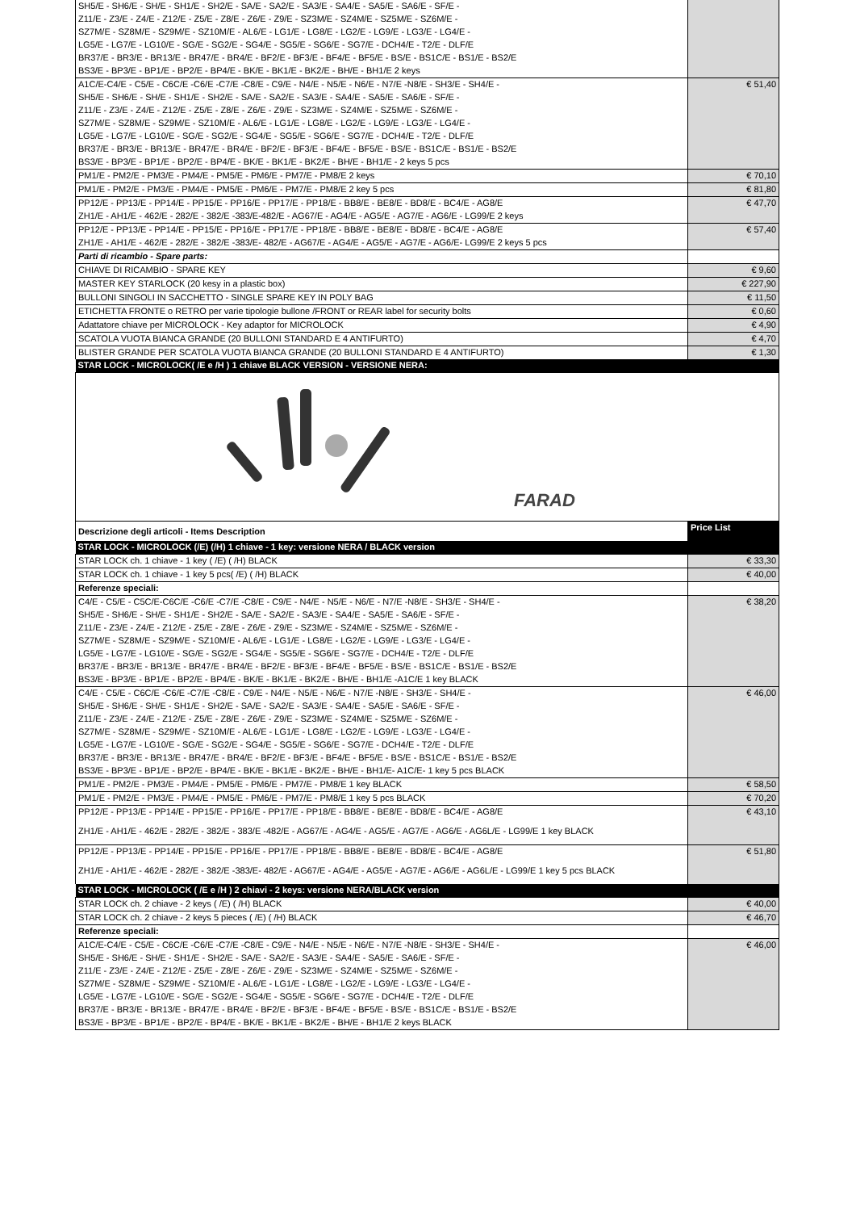| SH5/E - SH6/E - SH/E - SH1/E - SH2/E - SA/E - SA2/E - SA3/E - SA4/E - SA5/E - SA6/E - SF/E - | |
| Z11/E - Z3/E - Z4/E - Z12/E - Z5/E - Z8/E - Z6/E - Z9/E - SZ3M/E - SZ4M/E - SZ5M/E - SZ6M/E - | |
| SZ7M/E - SZ8M/E - SZ9M/E - SZ10M/E - AL6/E - LG1/E - LG8/E - LG2/E - LG9/E - LG3/E - LG4/E - | |
| LG5/E - LG7/E - LG10/E - SG/E - SG2/E - SG4/E - SG5/E - SG6/E - SG7/E - DCH4/E - T2/E - DLF/E | |
| BR37/E - BR3/E - BR13/E - BR47/E - BR4/E - BF2/E - BF3/E - BF4/E - BF5/E - BS/E - BS1C/E - BS1/E - BS2/E | |
| BS3/E - BP3/E - BP1/E - BP2/E - BP4/E - BK/E - BK1/E - BK2/E - BH/E - BH1/E 2 keys | |
| A1C/E-C4/E - C5/E - C6C/E -C6/E -C7/E -C8/E - C9/E - N4/E - N5/E - N6/E - N7/E -N8/E - SH3/E - SH4/E - | € 51,40 |
| SH5/E - SH6/E - SH/E - SH1/E - SH2/E - SA/E - SA2/E - SA3/E - SA4/E - SA5/E - SA6/E - SF/E - | |
| Z11/E - Z3/E - Z4/E - Z12/E - Z5/E - Z8/E - Z6/E - Z9/E - SZ3M/E - SZ4M/E - SZ5M/E - SZ6M/E - | |
| SZ7M/E - SZ8M/E - SZ9M/E - SZ10M/E - AL6/E - LG1/E - LG8/E - LG2/E - LG9/E - LG3/E - LG4/E - | |
| LG5/E - LG7/E - LG10/E - SG/E - SG2/E - SG4/E - SG5/E - SG6/E - SG7/E - DCH4/E - T2/E - DLF/E | |
| BR37/E - BR3/E - BR13/E - BR47/E - BR4/E - BF2/E - BF3/E - BF4/E - BF5/E - BS/E - BS1C/E - BS1/E - BS2/E | |
| BS3/E - BP3/E - BP1/E - BP2/E - BP4/E - BK/E - BK1/E - BK2/E - BH/E - BH1/E - 2 keys 5 pcs | |
| PM1/E - PM2/E - PM3/E - PM4/E - PM5/E - PM6/E - PM7/E - PM8/E 2 keys | € 70,10 |
| PM1/E - PM2/E - PM3/E - PM4/E - PM5/E - PM6/E - PM7/E - PM8/E 2 key 5 pcs | € 81,80 |
| PP12/E - PP13/E - PP14/E - PP15/E - PP16/E - PP17/E - PP18/E - BB8/E - BE8/E - BD8/E - BC4/E - AG8/E | € 47,70 |
| ZH1/E - AH1/E - 462/E - 282/E - 382/E -383/E-482/E - AG67/E - AG4/E - AG5/E - AG7/E - AG6/E - LG99/E 2 keys | |
| PP12/E - PP13/E - PP14/E - PP15/E - PP16/E - PP17/E - PP18/E - BB8/E - BE8/E - BD8/E - BC4/E - AG8/E | € 57,40 |
| ZH1/E - AH1/E - 462/E - 282/E - 382/E -383/E- 482/E - AG67/E - AG4/E - AG5/E - AG7/E - AG6/E- LG99/E 2 keys 5 pcs | |
| Parti di ricambio - Spare parts: | |
| CHIAVE DI RICAMBIO - SPARE KEY | € 9,60 |
| MASTER KEY STARLOCK (20 kesy in a plastic box) | € 227,90 |
| BULLONI SINGOLI IN SACCHETTO - SINGLE SPARE KEY IN POLY BAG | € 11,50 |
| ETICHETTA FRONTE o RETRO per varie tipologie bullone /FRONT or REAR label for security bolts | € 0,60 |
| Adattatore chiave per MICROLOCK - Key adaptor for MICROLOCK | € 4,90 |
| SCATOLA VUOTA BIANCA GRANDE (20 BULLONI STANDARD E 4 ANTIFURTO) | € 4,70 |
| BLISTER GRANDE PER SCATOLA VUOTA BIANCA GRANDE (20 BULLONI STANDARD E 4 ANTIFURTO) | € 1,30 |
| STAR LOCK - MICROLOCK( /E e /H ) 1 chiave BLACK VERSION - VERSIONE NERA: | |
| FARAD | |
| Descrizione degli articoli - Items Description | Price List |
| STAR LOCK - MICROLOCK (/E) (/H) 1 chiave - 1 key: versione NERA / BLACK version | |
| STAR LOCK ch. 1 chiave - 1 key ( /E) ( /H) BLACK | € 33,30 |
| STAR LOCK ch. 1 chiave - 1 key 5 pcs( /E) ( /H) BLACK | € 40,00 |
| Referenze speciali: | |
| C4/E - C5/E - C5C/E-C6C/E -C6/E -C7/E -C8/E - C9/E - N4/E - N5/E - N6/E - N7/E -N8/E - SH3/E - SH4/E - | € 38,20 |
| SH5/E - SH6/E - SH/E - SH1/E - SH2/E - SA/E - SA2/E - SA3/E - SA4/E - SA5/E - SA6/E - SF/E - | |
| Z11/E - Z3/E - Z4/E - Z12/E - Z5/E - Z8/E - Z6/E - Z9/E - SZ3M/E - SZ4M/E - SZ5M/E - SZ6M/E - | |
| SZ7M/E - SZ8M/E - SZ9M/E - SZ10M/E - AL6/E - LG1/E - LG8/E - LG2/E - LG9/E - LG3/E - LG4/E - | |
| LG5/E - LG7/E - LG10/E - SG/E - SG2/E - SG4/E - SG5/E - SG6/E - SG7/E - DCH4/E - T2/E - DLF/E | |
| BR37/E - BR3/E - BR13/E - BR47/E - BR4/E - BF2/E - BF3/E - BF4/E - BF5/E - BS/E - BS1C/E - BS1/E - BS2/E | |
| BS3/E - BP3/E - BP1/E - BP2/E - BP4/E - BK/E - BK1/E - BK2/E - BH/E - BH1/E -A1C/E 1 key BLACK | |
| C4/E - C5/E - C6C/E -C6/E -C7/E -C8/E - C9/E - N4/E - N5/E - N6/E - N7/E -N8/E - SH3/E - SH4/E - | € 46,00 |
| SH5/E - SH6/E - SH/E - SH1/E - SH2/E - SA/E - SA2/E - SA3/E - SA4/E - SA5/E - SA6/E - SF/E - | |
| Z11/E - Z3/E - Z4/E - Z12/E - Z5/E - Z8/E - Z6/E - Z9/E - SZ3M/E - SZ4M/E - SZ5M/E - SZ6M/E - | |
| SZ7M/E - SZ8M/E - SZ9M/E - SZ10M/E - AL6/E - LG1/E - LG8/E - LG2/E - LG9/E - LG3/E - LG4/E - | |
| LG5/E - LG7/E - LG10/E - SG/E - SG2/E - SG4/E - SG5/E - SG6/E - SG7/E - DCH4/E - T2/E - DLF/E | |
| BR37/E - BR3/E - BR13/E - BR47/E - BR4/E - BF2/E - BF3/E - BF4/E - BF5/E - BS/E - BS1C/E - BS1/E - BS2/E | |
| BS3/E - BP3/E - BP1/E - BP2/E - BP4/E - BK/E - BK1/E - BK2/E - BH/E - BH1/E- A1C/E- 1 key 5 pcs BLACK | |
| PM1/E - PM2/E - PM3/E - PM4/E - PM5/E - PM6/E - PM7/E - PM8/E 1 key BLACK | € 58,50 |
| PM1/E - PM2/E - PM3/E - PM4/E - PM5/E - PM6/E - PM7/E - PM8/E 1 key 5 pcs BLACK | € 70,20 |
| PP12/E - PP13/E - PP14/E - PP15/E - PP16/E - PP17/E - PP18/E - BB8/E - BE8/E - BD8/E - BC4/E - AG8/E | € 43,10 |
| ZH1/E - AH1/E - 462/E - 282/E - 382/E - 383/E -482/E - AG67/E - AG4/E - AG5/E - AG7/E - AG6/E - AG6L/E - LG99/E 1 key BLACK | |
| PP12/E - PP13/E - PP14/E - PP15/E - PP16/E - PP17/E - PP18/E - BB8/E - BE8/E - BD8/E - BC4/E - AG8/E | € 51,80 |
| ZH1/E - AH1/E - 462/E - 282/E - 382/E -383/E- 482/E - AG67/E - AG4/E - AG5/E - AG7/E - AG6/E - AG6L/E - LG99/E 1 key 5 pcs BLACK | |
| STAR LOCK - MICROLOCK ( /E e /H ) 2 chiavi - 2 keys: versione NERA/BLACK version | |
| STAR LOCK ch. 2 chiave - 2 keys ( /E) ( /H) BLACK | € 40,00 |
| STAR LOCK ch. 2 chiave - 2 keys 5 pieces ( /E) ( /H) BLACK | € 46,70 |
| Referenze speciali: | |
| A1C/E-C4/E - C5/E - C6C/E -C6/E -C7/E -C8/E - C9/E - N4/E - N5/E - N6/E - N7/E -N8/E - SH3/E - SH4/E - | € 46,00 |
| SH5/E - SH6/E - SH/E - SH1/E - SH2/E - SA/E - SA2/E - SA3/E - SA4/E - SA5/E - SA6/E - SF/E - | |
| Z11/E - Z3/E - Z4/E - Z12/E - Z5/E - Z8/E - Z6/E - Z9/E - SZ3M/E - SZ4M/E - SZ5M/E - SZ6M/E - | |
| SZ7M/E - SZ8M/E - SZ9M/E - SZ10M/E - AL6/E - LG1/E - LG8/E - LG2/E - LG9/E - LG3/E - LG4/E - | |
| LG5/E - LG7/E - LG10/E - SG/E - SG2/E - SG4/E - SG5/E - SG6/E - SG7/E - DCH4/E - T2/E - DLF/E | |
| BR37/E - BR3/E - BR13/E - BR47/E - BR4/E - BF2/E - BF3/E - BF4/E - BF5/E - BS/E - BS1C/E - BS1/E - BS2/E | |
| BS3/E - BP3/E - BP1/E - BP2/E - BP4/E - BK/E - BK1/E - BK2/E - BH/E - BH1/E 2 keys BLACK | |